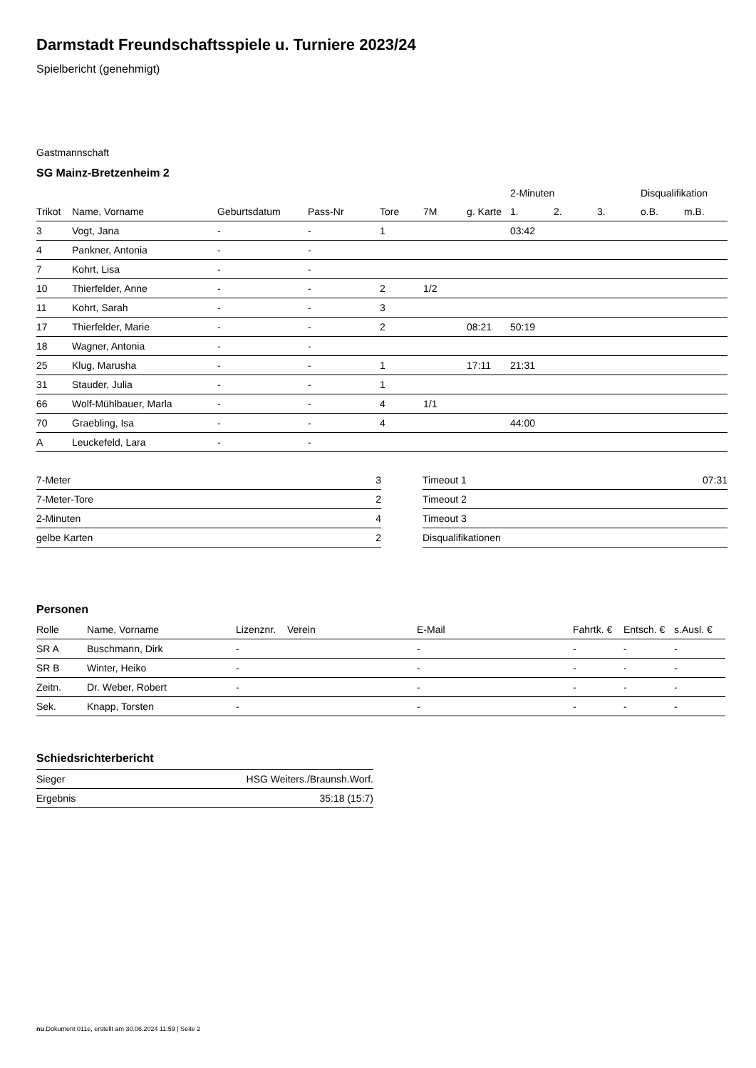Darmstadt Freundschaftsspiele u. Turniere 2023/24
Spielbericht (genehmigt)
Gastmannschaft
SG Mainz-Bretzenheim 2
| | | | | | | | 2-Minuten | | | Disqualifikation | |
| --- | --- | --- | --- | --- | --- | --- | --- | --- | --- | --- | --- |
| Trikot | Name, Vorname | Geburtsdatum | Pass-Nr | Tore | 7M | g. Karte | 1. | 2. | 3. | o.B. | m.B. |
| 3 | Vogt, Jana | - | - | 1 | | | 03:42 | | | | |
| 4 | Pankner, Antonia | - | - | | | | | | | | |
| 7 | Kohrt, Lisa | - | - | | | | | | | | |
| 10 | Thierfelder, Anne | - | - | 2 | 1/2 | | | | | | |
| 11 | Kohrt, Sarah | - | - | 3 | | | | | | | |
| 17 | Thierfelder, Marie | - | - | 2 | | 08:21 | 50:19 | | | | |
| 18 | Wagner, Antonia | - | - | | | | | | | | |
| 25 | Klug, Marusha | - | - | 1 | | 17:11 | 21:31 | | | | |
| 31 | Stauder, Julia | - | - | 1 | | | | | | | |
| 66 | Wolf-Mühlbauer, Marla | - | - | 4 | 1/1 | | | | | | |
| 70 | Graebling, Isa | - | - | 4 | | | 44:00 | | | | |
| A | Leuckefeld, Lara | - | - | | | | | | | | |
| 7-Meter | 3 |
| 7-Meter-Tore | 2 |
| 2-Minuten | 4 |
| gelbe Karten | 2 |
| Timeout 1 | 07:31 |
| Timeout 2 | |
| Timeout 3 | |
| Disqualifikationen | |
Personen
| Rolle | Name, Vorname | Lizenznr. | Verein | E-Mail | Fahrtk. € | Entsch. € | s.Ausl. € |
| --- | --- | --- | --- | --- | --- | --- | --- |
| SR A | Buschmann, Dirk | - | | - | - | - | - |
| SR B | Winter, Heiko | - | | - | - | - | - |
| Zeitn. | Dr. Weber, Robert | - | | - | - | - | - |
| Sek. | Knapp, Torsten | - | | - | - | - | - |
Schiedsrichterbericht
| Sieger | HSG Weiters./Braunsh.Worf. |
| Ergebnis | 35:18 (15:7) |
nu.Dokument 011e, erstellt am 30.06.2024 11:59 | Seite 2